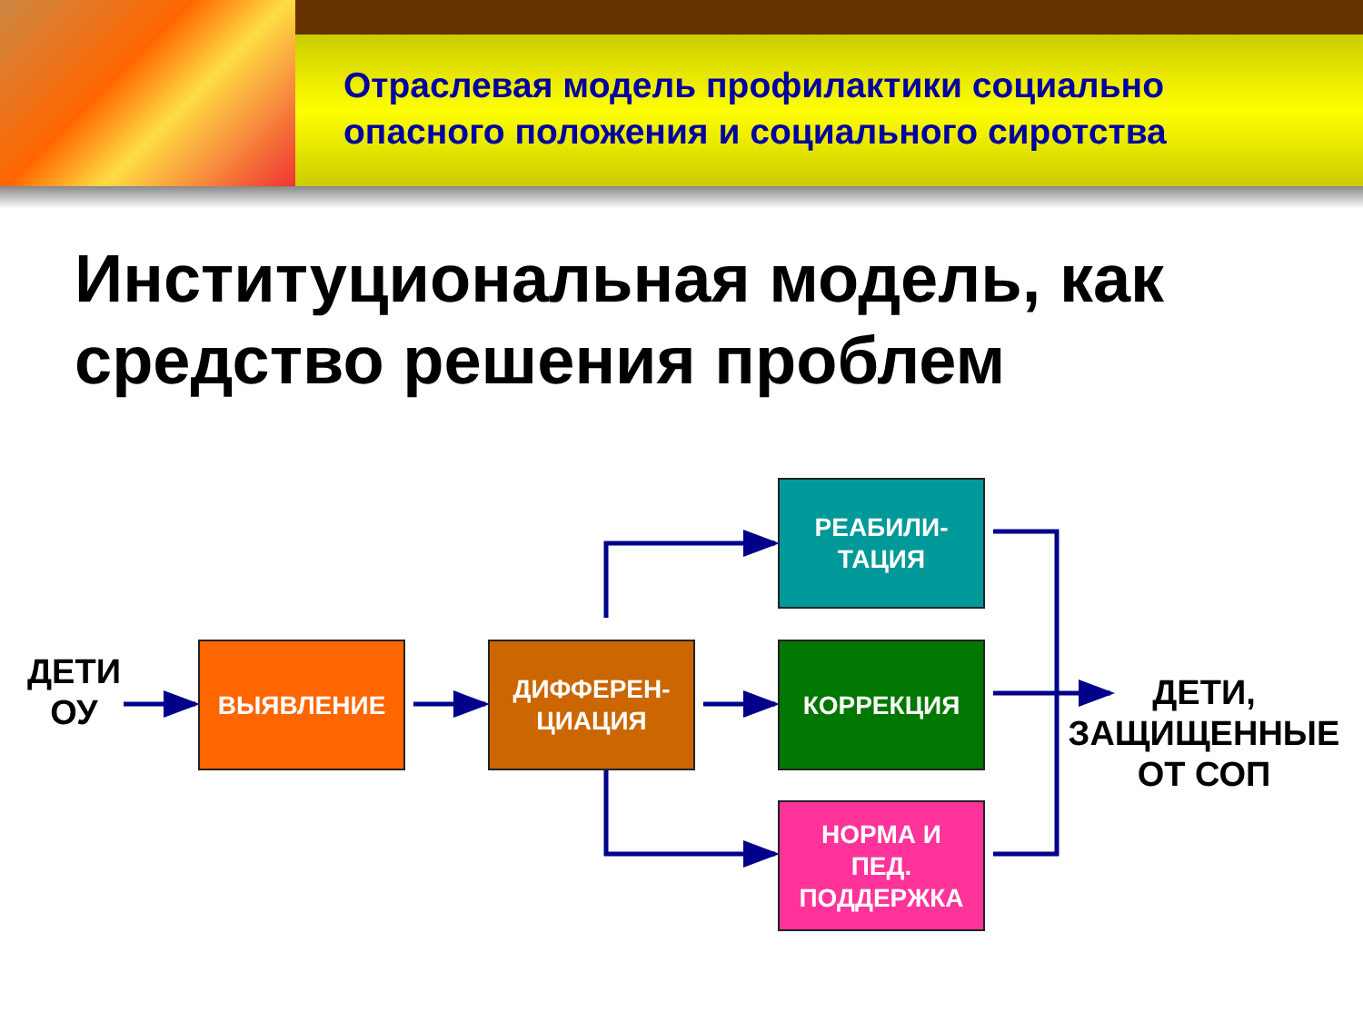Отраслевая модель профилактики социально
опасного положения и социального сиротства
Институциональная модель, как
средство решения проблем
ДЕТИ
ОУ
ВЫЯВЛЕНИЕ
ДИФФЕРЕН-
ЦИАЦИЯ
РЕАБИЛИ-
ТАЦИЯ
КОРРЕКЦИЯ
НОРМА И
ПЕД.
ПОДДЕРЖКА
ДЕТИ,
ЗАЩИЩЕННЫЕ
ОТ СОП